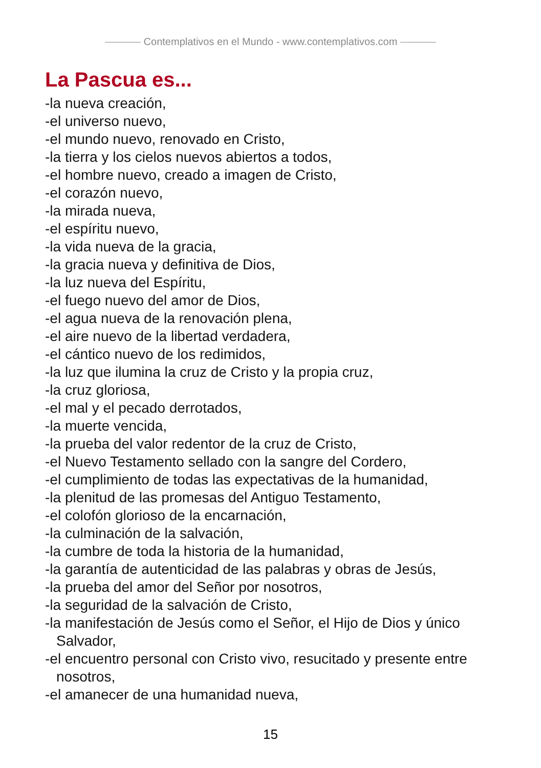Contemplativos en el Mundo - www.contemplativos.com
La Pascua es...
-la nueva creación,
-el universo nuevo,
-el mundo nuevo, renovado en Cristo,
-la tierra y los cielos nuevos abiertos a todos,
-el hombre nuevo, creado a imagen de Cristo,
-el corazón nuevo,
-la mirada nueva,
-el espíritu nuevo,
-la vida nueva de la gracia,
-la gracia nueva y definitiva de Dios,
-la luz nueva del Espíritu,
-el fuego nuevo del amor de Dios,
-el agua nueva de la renovación plena,
-el aire nuevo de la libertad verdadera,
-el cántico nuevo de los redimidos,
-la luz que ilumina la cruz de Cristo y la propia cruz,
-la cruz gloriosa,
-el mal y el pecado derrotados,
-la muerte vencida,
-la prueba del valor redentor de la cruz de Cristo,
-el Nuevo Testamento sellado con la sangre del Cordero,
-el cumplimiento de todas las expectativas de la humanidad,
-la plenitud de las promesas del Antiguo Testamento,
-el colofón glorioso de la encarnación,
-la culminación de la salvación,
-la cumbre de toda la historia de la humanidad,
-la garantía de autenticidad de las palabras y obras de Jesús,
-la prueba del amor del Señor por nosotros,
-la seguridad de la salvación de Cristo,
-la manifestación de Jesús como el Señor, el Hijo de Dios y único Salvador,
-el encuentro personal con Cristo vivo, resucitado y presente entre nosotros,
-el amanecer de una humanidad nueva,
15